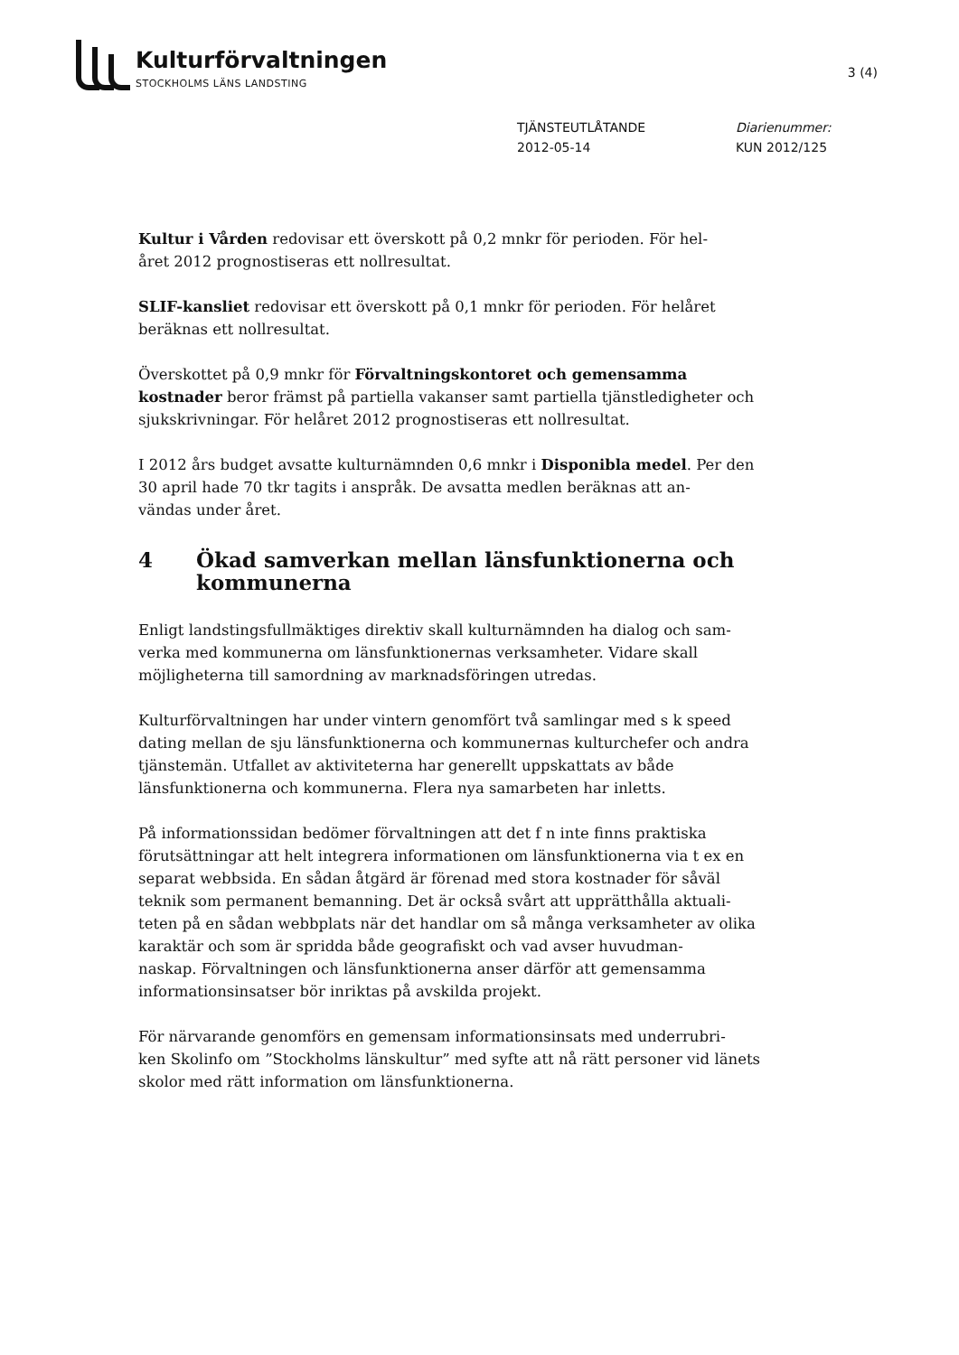Kulturförvaltningen
STOCKHOLMS LÄNS LANDSTING
3 (4)
TJÄNSTEUTLÅTANDE
2012-05-14
Diarienummer:
KUN 2012/125
Kultur i Vården redovisar ett överskott på 0,2 mnkr för perioden. För hel-
året 2012 prognostiseras ett nollresultat.
SLIF-kansliet redovisar ett överskott på 0,1 mnkr för perioden. För helåret beräknas ett nollresultat.
Överskottet på 0,9 mnkr för Förvaltningskontoret och gemensamma kostnader beror främst på partiella vakanser samt partiella tjänstledigheter och sjukskrivningar. För helåret 2012 prognostiseras ett nollresultat.
I 2012 års budget avsatte kulturnämnden 0,6 mnkr i Disponibla medel. Per den 30 april hade 70 tkr tagits i anspråk. De avsatta medlen beräknas att an-
vändas under året.
4 Ökad samverkan mellan länsfunktionerna och kommunerna
Enligt landstingsfullmäktiges direktiv skall kulturnämnden ha dialog och sam-
verka med kommunerna om länsfunktionernas verksamheter. Vidare skall möjligheterna till samordning av marknadsföringen utredas.
Kulturförvaltningen har under vintern genomfört två samlingar med s k speed dating mellan de sju länsfunktionerna och kommunernas kulturchefer och andra tjänstemän. Utfallet av aktiviteterna har generellt uppskattats av både länsfunktionerna och kommunerna. Flera nya samarbeten har inletts.
På informationssidan bedömer förvaltningen att det f n inte finns praktiska förutsättningar att helt integrera informationen om länsfunktionerna via t ex en separat webbsida. En sådan åtgärd är förenad med stora kostnader för såväl teknik som permanent bemanning. Det är också svårt att upprätthålla aktuali-
teten på en sådan webbplats när det handlar om så många verksamheter av olika karaktär och som är spridda både geografiskt och vad avser huvudman-
naskap. Förvaltningen och länsfunktionerna anser därför att gemensamma informationsinsatser bör inriktas på avskilda projekt.
För närvarande genomförs en gemensam informationsinsats med underrubri-
ken Skolinfo om ”Stockholms länskultur” med syfte att nå rätt personer vid länets skolor med rätt information om länsfunktionerna.